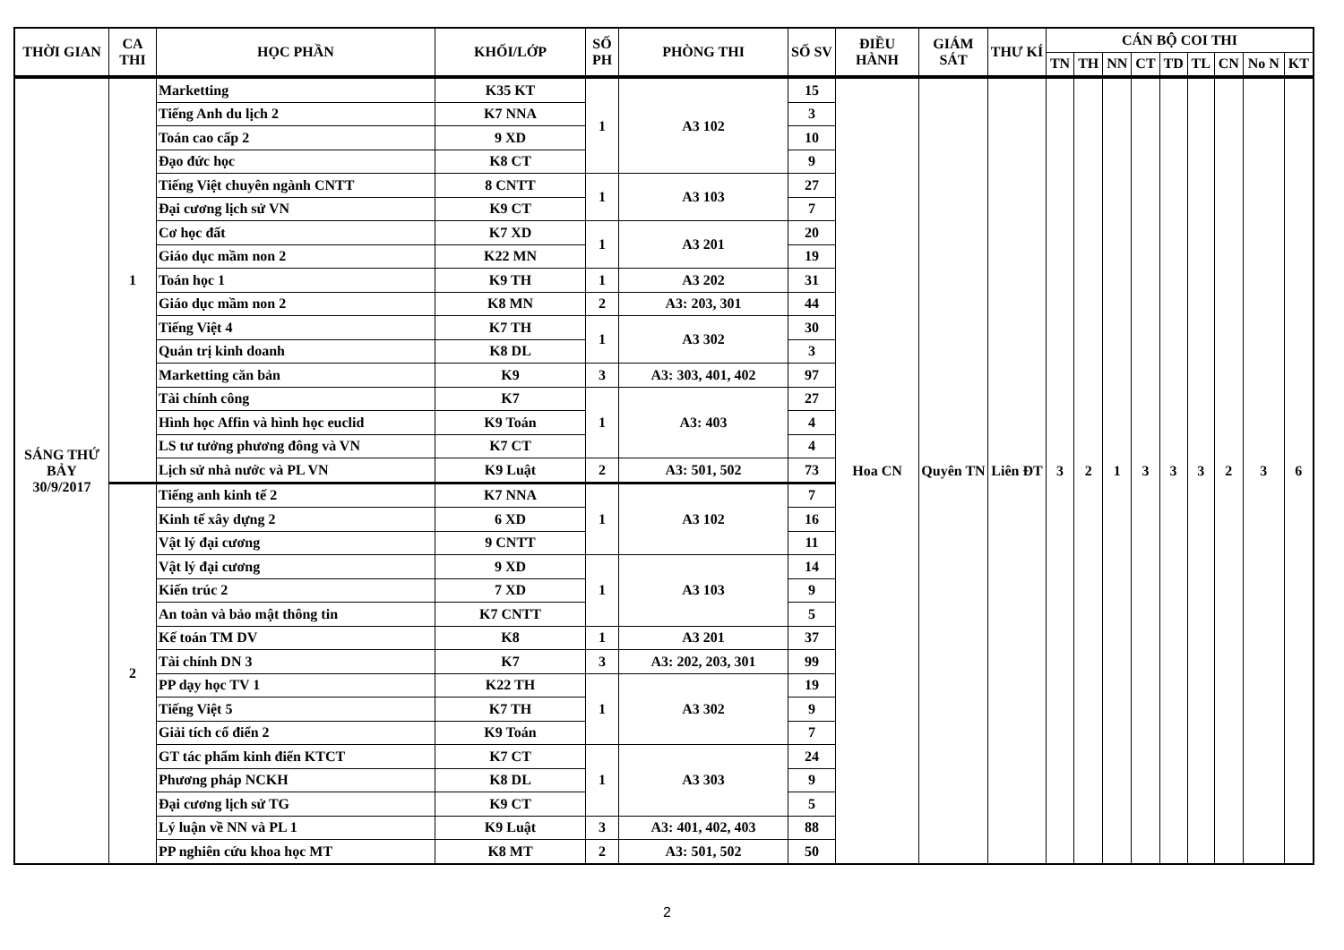| THỜI GIAN | CA THI | HỌC PHẦN | KHỐI/LỚP | SỐ PH | PHÒNG THI | SỐ SV | ĐIỀU HÀNH | GIÁM SÁT | THƯ KÍ | CÁN BỘ COI THI | | | | | | | | |
| --- | --- | --- | --- | --- | --- | --- | --- | --- | --- | --- | --- | --- | --- | --- | --- | --- | --- | --- |
| | | | | | | | | | | TN | TH | NN | CT | TD | TL | CN | No N | KT |
| SÁNG THỨ BẢY 30/9/2017 | 1 | Marketting | K35 KT | 1 | A3 102 | 15 | Hoa CN | Quyên TN | Liên ĐT | 3 | 2 | 1 | 3 | 3 | 3 | 2 | 3 | 6 |
| | | Tiếng Anh du lịch 2 | K7 NNA | | | 3 | | | | | | | | | | | | |
| | | Toán cao cấp 2 | 9 XD | | | 10 | | | | | | | | | | | | |
| | | Đạo đức học | K8 CT | | | 9 | | | | | | | | | | | | |
| | | Tiếng Việt chuyên ngành CNTT | 8 CNTT | 1 | A3 103 | 27 | | | | | | | | | | | | |
| | | Đại cương lịch sử VN | K9 CT | | | 7 | | | | | | | | | | | | |
| | | Cơ học đất | K7 XD | 1 | A3 201 | 20 | | | | | | | | | | | | |
| | | Giáo dục mầm non 2 | K22 MN | | | 19 | | | | | | | | | | | | |
| | | Toán học 1 | K9 TH | 1 | A3 202 | 31 | | | | | | | | | | | | |
| | | Giáo dục mầm non 2 | K8 MN | 2 | A3: 203, 301 | 44 | | | | | | | | | | | | |
| | | Tiếng Việt 4 | K7 TH | 1 | A3 302 | 30 | | | | | | | | | | | | |
| | | Quản trị kinh doanh | K8 DL | | | 3 | | | | | | | | | | | | |
| | | Marketting căn bản | K9 | 3 | A3: 303, 401, 402 | 97 | | | | | | | | | | | | |
| | | Tài chính công | K7 | 1 | A3: 403 | 27 | | | | | | | | | | | | |
| | | Hình học Affin và hình học euclid | K9 Toán | | | 4 | | | | | | | | | | | | |
| | | LS tư tưởng phương đông và VN | K7 CT | | | 4 | | | | | | | | | | | | |
| | | Lịch sử nhà nước và PL VN | K9 Luật | 2 | A3: 501, 502 | 73 | | | | | | | | | | | | |
| | 2 | Tiếng anh kinh tế 2 | K7 NNA | 1 | A3 102 | 7 | | | | | | | | | | | | |
| | | Kinh tế xây dựng 2 | 6 XD | | | 16 | | | | | | | | | | | | |
| | | Vật lý đại cương | 9 CNTT | | | 11 | | | | | | | | | | | | |
| | | Vật lý đại cương | 9 XD | 1 | A3 103 | 14 | | | | | | | | | | | | |
| | | Kiến trúc 2 | 7 XD | | | 9 | | | | | | | | | | | | |
| | | An toàn và bảo mật thông tin | K7 CNTT | | | 5 | | | | | | | | | | | | |
| | | Kế toán TM DV | K8 | 1 | A3 201 | 37 | | | | | | | | | | | | |
| | | Tài chính DN 3 | K7 | 3 | A3: 202, 203, 301 | 99 | | | | | | | | | | | | |
| | | PP dạy học TV 1 | K22 TH | 1 | A3 302 | 19 | | | | | | | | | | | | |
| | | Tiếng Việt 5 | K7 TH | | | 9 | | | | | | | | | | | | |
| | | Giải tích cổ điển 2 | K9 Toán | | | 7 | | | | | | | | | | | | |
| | | GT tác phẩm kinh điển KTCT | K7 CT | 1 | A3 303 | 24 | | | | | | | | | | | | |
| | | Phương pháp NCKH | K8 DL | | | 9 | | | | | | | | | | | | |
| | | Đại cương lịch sử TG | K9 CT | | | 5 | | | | | | | | | | | | |
| | | Lý luận về NN và PL 1 | K9 Luật | 3 | A3: 401, 402, 403 | 88 | | | | | | | | | | | | |
| | | PP nghiên cứu khoa học MT | K8 MT | 2 | A3: 501, 502 | 50 | | | | | | | | | | | | |
2